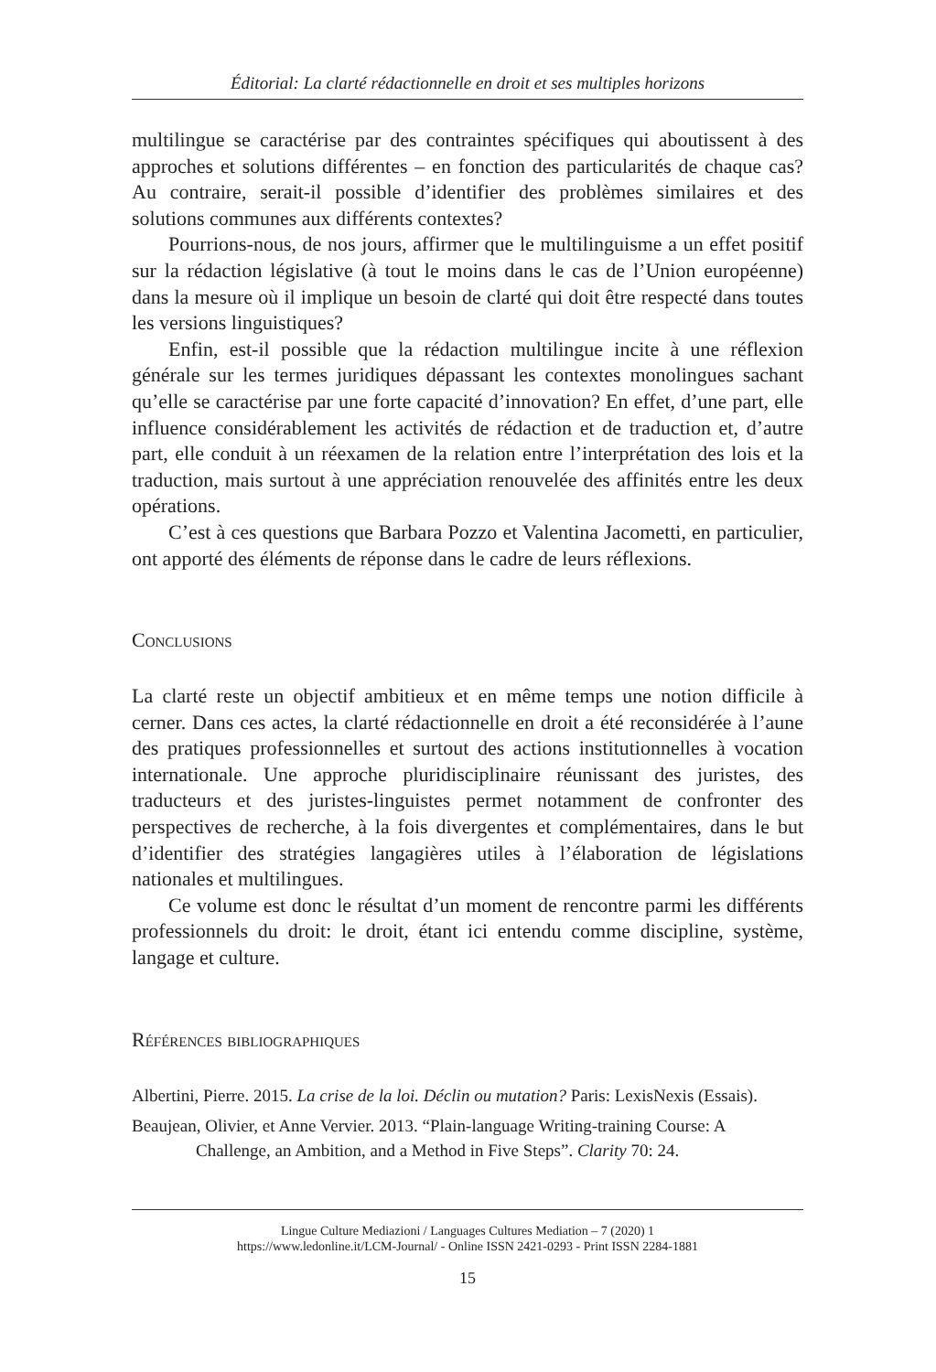Éditorial: La clarté rédactionnelle en droit et ses multiples horizons
multilingue se caractérise par des contraintes spécifiques qui aboutissent à des approches et solutions différentes – en fonction des particularités de chaque cas? Au contraire, serait-il possible d’identifier des problèmes similaires et des solutions communes aux différents contextes?
Pourrions-nous, de nos jours, affirmer que le multilinguisme a un effet positif sur la rédaction législative (à tout le moins dans le cas de l’Union européenne) dans la mesure où il implique un besoin de clarté qui doit être respecté dans toutes les versions linguistiques?
Enfin, est-il possible que la rédaction multilingue incite à une réflexion générale sur les termes juridiques dépassant les contextes monolingues sachant qu’elle se caractérise par une forte capacité d’innovation? En effet, d’une part, elle influence considérablement les activités de rédaction et de traduction et, d’autre part, elle conduit à un réexamen de la relation entre l’interprétation des lois et la traduction, mais surtout à une appréciation renouvelée des affinités entre les deux opérations.
C’est à ces questions que Barbara Pozzo et Valentina Jacometti, en particulier, ont apporté des éléments de réponse dans le cadre de leurs réflexions.
Conclusions
La clarté reste un objectif ambitieux et en même temps une notion difficile à cerner. Dans ces actes, la clarté rédactionnelle en droit a été reconsidérée à l’aune des pratiques professionnelles et surtout des actions institutionnelles à vocation internationale. Une approche pluridisciplinaire réunissant des juristes, des traducteurs et des juristes-linguistes permet notamment de confronter des perspectives de recherche, à la fois divergentes et complémentaires, dans le but d’identifier des stratégies langagières utiles à l’élaboration de législations nationales et multilingues.
Ce volume est donc le résultat d’un moment de rencontre parmi les différents professionnels du droit: le droit, étant ici entendu comme discipline, système, langage et culture.
Références bibliographiques
Albertini, Pierre. 2015. La crise de la loi. Déclin ou mutation? Paris: LexisNexis (Essais).
Beaujean, Olivier, et Anne Vervier. 2013. “Plain-language Writing-training Course: A Challenge, an Ambition, and a Method in Five Steps”. Clarity 70: 24.
Lingue Culture Mediazioni / Languages Cultures Mediation – 7 (2020) 1
https://www.ledonline.it/LCM-Journal/ - Online ISSN 2421-0293 - Print ISSN 2284-1881
15